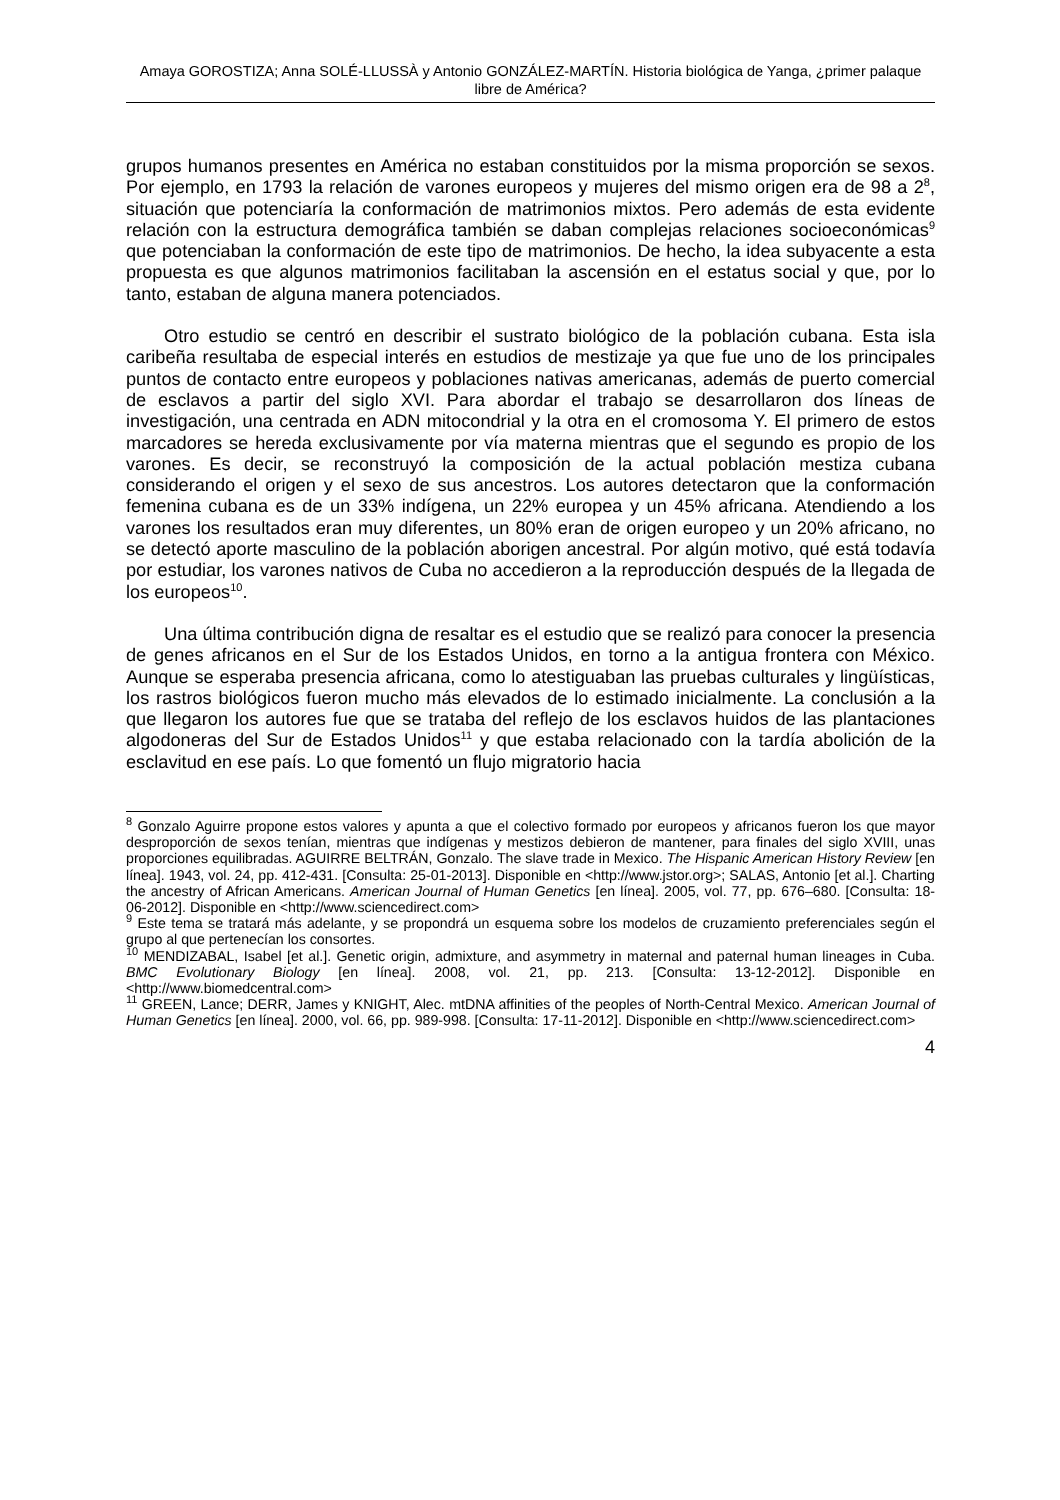Amaya GOROSTIZA; Anna SOLÉ-LLUSSÀ y Antonio GONZÁLEZ-MARTÍN. Historia biológica de Yanga, ¿primer palaque libre de América?
grupos humanos presentes en América no estaban constituidos por la misma proporción se sexos. Por ejemplo, en 1793 la relación de varones europeos y mujeres del mismo origen era de 98 a 2<sup>8</sup>, situación que potenciaría la conformación de matrimonios mixtos. Pero además de esta evidente relación con la estructura demográfica también se daban complejas relaciones socioeconómicas<sup>9</sup> que potenciaban la conformación de este tipo de matrimonios. De hecho, la idea subyacente a esta propuesta es que algunos matrimonios facilitaban la ascensión en el estatus social y que, por lo tanto, estaban de alguna manera potenciados.
Otro estudio se centró en describir el sustrato biológico de la población cubana. Esta isla caribeña resultaba de especial interés en estudios de mestizaje ya que fue uno de los principales puntos de contacto entre europeos y poblaciones nativas americanas, además de puerto comercial de esclavos a partir del siglo XVI. Para abordar el trabajo se desarrollaron dos líneas de investigación, una centrada en ADN mitocondrial y la otra en el cromosoma Y. El primero de estos marcadores se hereda exclusivamente por vía materna mientras que el segundo es propio de los varones. Es decir, se reconstruyó la composición de la actual población mestiza cubana considerando el origen y el sexo de sus ancestros. Los autores detectaron que la conformación femenina cubana es de un 33% indígena, un 22% europea y un 45% africana. Atendiendo a los varones los resultados eran muy diferentes, un 80% eran de origen europeo y un 20% africano, no se detectó aporte masculino de la población aborigen ancestral. Por algún motivo, qué está todavía por estudiar, los varones nativos de Cuba no accedieron a la reproducción después de la llegada de los europeos<sup>10</sup>.
Una última contribución digna de resaltar es el estudio que se realizó para conocer la presencia de genes africanos en el Sur de los Estados Unidos, en torno a la antigua frontera con México. Aunque se esperaba presencia africana, como lo atestiguaban las pruebas culturales y lingüísticas, los rastros biológicos fueron mucho más elevados de lo estimado inicialmente. La conclusión a la que llegaron los autores fue que se trataba del reflejo de los esclavos huidos de las plantaciones algodoneras del Sur de Estados Unidos<sup>11</sup> y que estaba relacionado con la tardía abolición de la esclavitud en ese país. Lo que fomentó un flujo migratorio hacia
<sup>8</sup> Gonzalo Aguirre propone estos valores y apunta a que el colectivo formado por europeos y africanos fueron los que mayor desproporción de sexos tenían, mientras que indígenas y mestizos debieron de mantener, para finales del siglo XVIII, unas proporciones equilibradas. AGUIRRE BELTRÁN, Gonzalo. The slave trade in Mexico. The Hispanic American History Review [en línea]. 1943, vol. 24, pp. 412-431. [Consulta: 25-01-2013]. Disponible en <http://www.jstor.org>; SALAS, Antonio [et al.]. Charting the ancestry of African Americans. American Journal of Human Genetics [en línea]. 2005, vol. 77, pp. 676–680. [Consulta: 18-06-2012]. Disponible en <http://www.sciencedirect.com>
<sup>9</sup> Este tema se tratará más adelante, y se propondrá un esquema sobre los modelos de cruzamiento preferenciales según el grupo al que pertenecían los consortes.
<sup>10</sup> MENDIZABAL, Isabel [et al.]. Genetic origin, admixture, and asymmetry in maternal and paternal human lineages in Cuba. BMC Evolutionary Biology [en línea]. 2008, vol. 21, pp. 213. [Consulta: 13-12-2012]. Disponible en <http://www.biomedcentral.com>
<sup>11</sup> GREEN, Lance; DERR, James y KNIGHT, Alec. mtDNA affinities of the peoples of North-Central Mexico. American Journal of Human Genetics [en línea]. 2000, vol. 66, pp. 989-998. [Consulta: 17-11-2012]. Disponible en <http://www.sciencedirect.com>
4